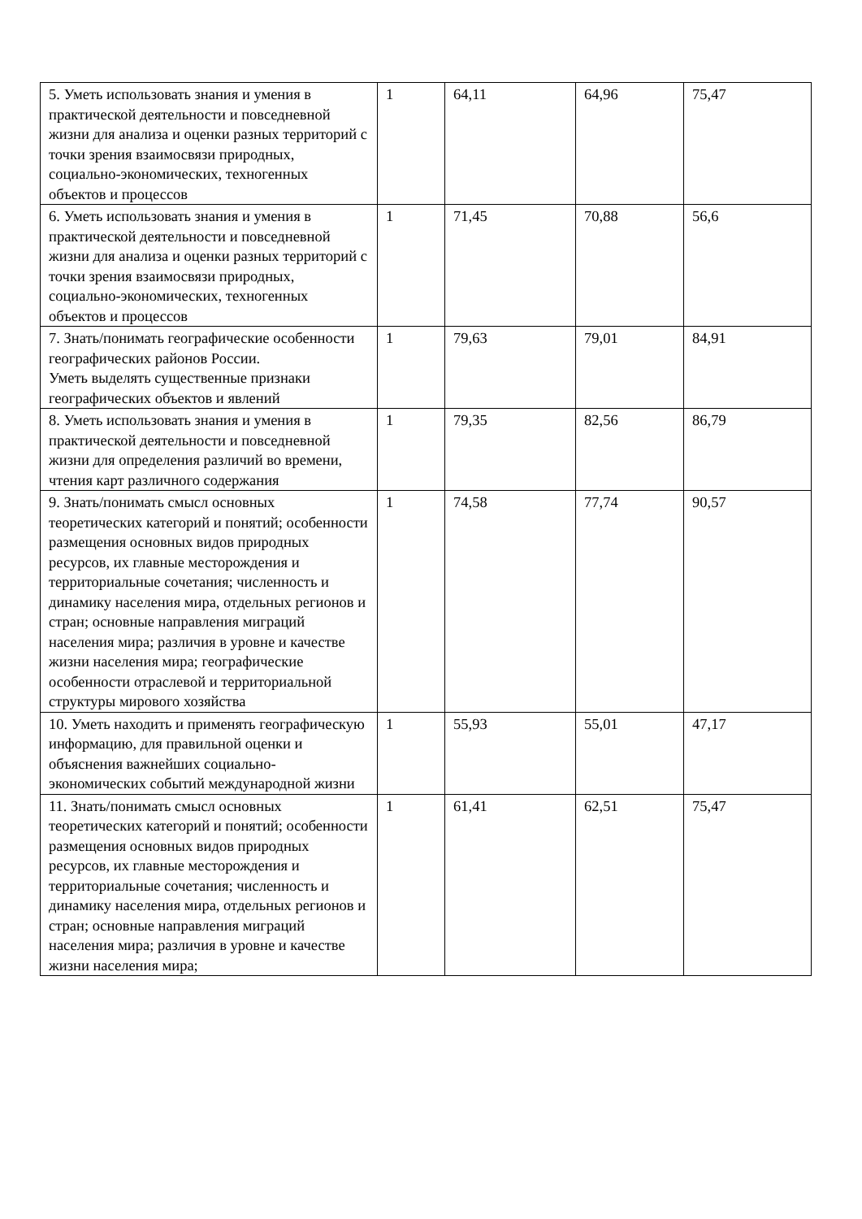| 5. Уметь использовать знания и умения в практической деятельности и повседневной жизни для анализа и оценки разных территорий с точки зрения взаимосвязи природных, социально-экономических, техногенных объектов и процессов | 1 | 64,11 | 64,96 | 75,47 |
| 6. Уметь использовать знания и умения в практической деятельности и повседневной жизни для анализа и оценки разных территорий с точки зрения взаимосвязи природных, социально-экономических, техногенных объектов и процессов | 1 | 71,45 | 70,88 | 56,6 |
| 7. Знать/понимать географические особенности географических районов России. Уметь выделять существенные признаки географических объектов и явлений | 1 | 79,63 | 79,01 | 84,91 |
| 8. Уметь использовать знания и умения в практической деятельности и повседневной жизни для определения различий во времени, чтения карт различного содержания | 1 | 79,35 | 82,56 | 86,79 |
| 9. Знать/понимать смысл основных теоретических категорий и понятий; особенности размещения основных видов природных ресурсов, их главные месторождения и территориальные сочетания; численность и динамику населения мира, отдельных регионов и стран; основные направления миграций населения мира; различия в уровне и качестве жизни населения мира; географические особенности отраслевой и территориальной структуры мирового хозяйства | 1 | 74,58 | 77,74 | 90,57 |
| 10. Уметь находить и применять географическую информацию, для правильной оценки и объяснения важнейших социально-экономических событий международной жизни | 1 | 55,93 | 55,01 | 47,17 |
| 11. Знать/понимать смысл основных теоретических категорий и понятий; особенности размещения основных видов природных ресурсов, их главные месторождения и территориальные сочетания; численность и динамику населения мира, отдельных регионов и стран; основные направления миграций населения мира; различия в уровне и качестве жизни населения мира; | 1 | 61,41 | 62,51 | 75,47 |